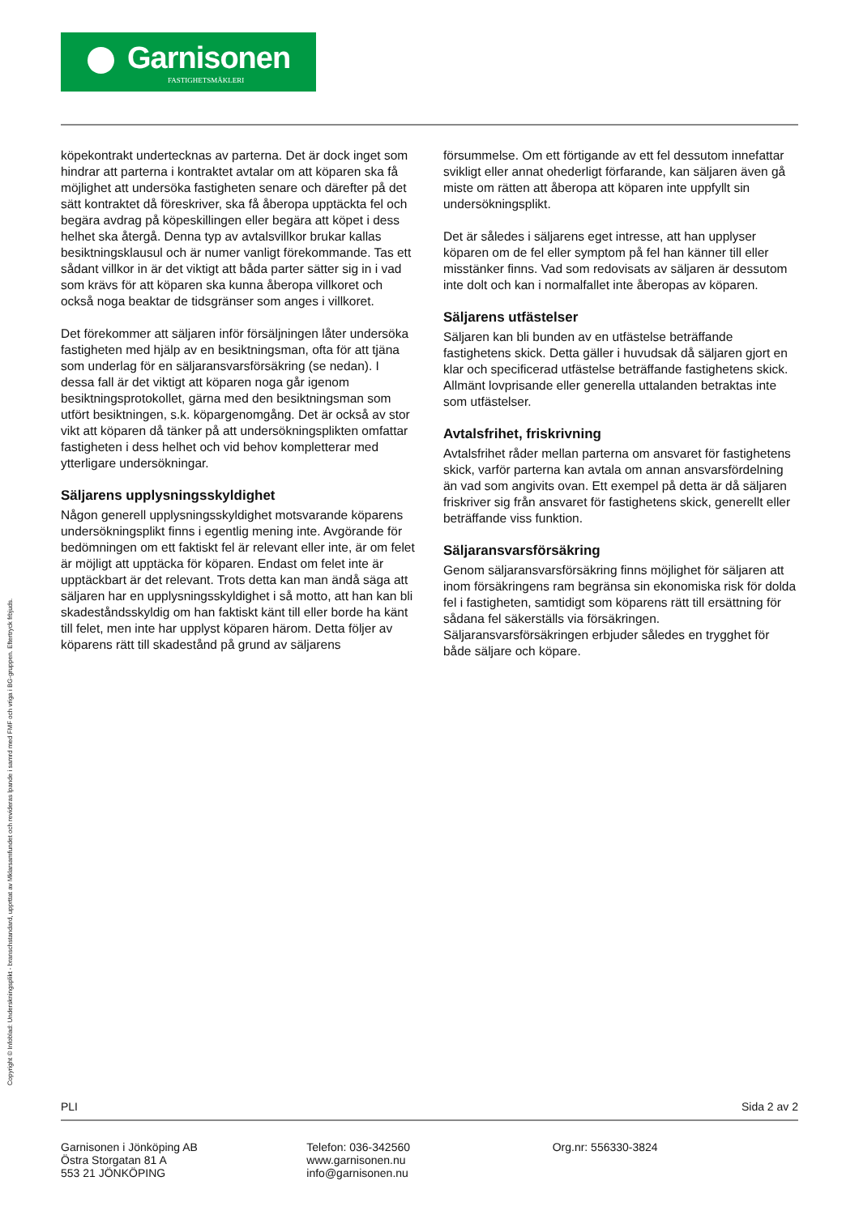Garnisonen
FASTIGHETSMÄKLERI
köpekontrakt undertecknas av parterna. Det är dock inget som hindrar att parterna i kontraktet avtalar om att köparen ska få möjlighet att undersöka fastigheten senare och därefter på det sätt kontraktet då föreskriver, ska få åberopa upptäckta fel och begära avdrag på köpeskillingen eller begära att köpet i dess helhet ska återgå. Denna typ av avtalsvillkor brukar kallas besiktningsklausul och är numer vanligt förekommande. Tas ett sådant villkor in är det viktigt att båda parter sätter sig in i vad som krävs för att köparen ska kunna åberopa villkoret och också noga beaktar de tidsgränser som anges i villkoret.
Det förekommer att säljaren inför försäljningen låter undersöka fastigheten med hjälp av en besiktningsman, ofta för att tjäna som underlag för en säljaransvarsförsäkring (se nedan). I dessa fall är det viktigt att köparen noga går igenom besiktningsprotokollet, gärna med den besiktningsman som utfört besiktningen, s.k. köpargenomgång. Det är också av stor vikt att köparen då tänker på att undersökningsplikten omfattar fastigheten i dess helhet och vid behov kompletterar med ytterligare undersökningar.
Säljarens upplysningsskyldighet
Någon generell upplysningsskyldighet motsvarande köparens undersökningsplikt finns i egentlig mening inte. Avgörande för bedömningen om ett faktiskt fel är relevant eller inte, är om felet är möjligt att upptäcka för köparen. Endast om felet inte är upptäckbart är det relevant. Trots detta kan man ändå säga att säljaren har en upplysningsskyldighet i så motto, att han kan bli skadeståndsskyldig om han faktiskt känt till eller borde ha känt till felet, men inte har upplyst köparen härom. Detta följer av köparens rätt till skadestånd på grund av säljarens
försummelse. Om ett förtigande av ett fel dessutom innefattar svikligt eller annat ohederligt förfarande, kan säljaren även gå miste om rätten att åberopa att köparen inte uppfyllt sin undersökningsplikt.
Det är således i säljarens eget intresse, att han upplyser köparen om de fel eller symptom på fel han känner till eller misstänker finns. Vad som redovisats av säljaren är dessutom inte dolt och kan i normalfallet inte åberopas av köparen.
Säljarens utfästelser
Säljaren kan bli bunden av en utfästelse beträffande fastighetens skick. Detta gäller i huvudsak då säljaren gjort en klar och specificerad utfästelse beträffande fastighetens skick. Allmänt lovprisande eller generella uttalanden betraktas inte som utfästelser.
Avtalsfrihet, friskrivning
Avtalsfrihet råder mellan parterna om ansvaret för fastighetens skick, varför parterna kan avtala om annan ansvarsfördelning än vad som angivits ovan. Ett exempel på detta är då säljaren friskriver sig från ansvaret för fastighetens skick, generellt eller beträffande viss funktion.
Säljaransvarsförsäkring
Genom säljaransvarsförsäkring finns möjlighet för säljaren att inom försäkringens ram begränsa sin ekonomiska risk för dolda fel i fastigheten, samtidigt som köparens rätt till ersättning för sådana fel säkerställs via försäkringen. Säljaransvarsförsäkringen erbjuder således en trygghet för både säljare och köpare.
Copyright © Infoblad: Underskningsplikt - branschstandard, upprttat av Mklarsamfundet och revideras lpande i samrd med FMF och vriga i BG-gruppen. Eftertryck frbjuds.
PLI Sida 2 av 2
Garnisonen i Jönköping AB
Östra Storgatan 81 A
553 21 JÖNKÖPING
Telefon: 036-342560
www.garnisonen.nu
info@garnisonen.nu
Org.nr: 556330-3824